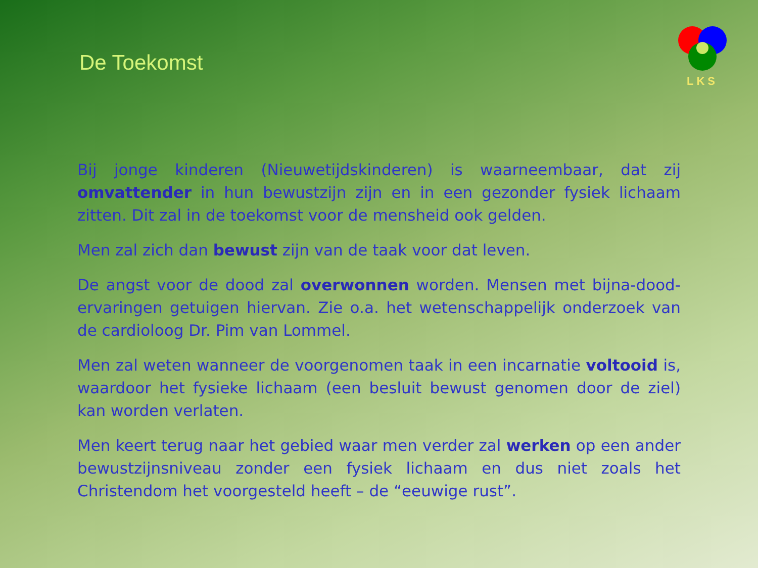De Toekomst
LKS
Bij jonge kinderen (Nieuwetijdskinderen) is waarneembaar, dat zij omvattender in hun bewustzijn zijn en in een gezonder fysiek lichaam zitten. Dit zal in de toekomst voor de mensheid ook gelden.
Men zal zich dan bewust zijn van de taak voor dat leven.
De angst voor de dood zal overwonnen worden. Mensen met bijna-dood-ervaringen getuigen hiervan. Zie o.a. het wetenschappelijk onderzoek van de cardioloog Dr. Pim van Lommel.
Men zal weten wanneer de voorgenomen taak in een incarnatie voltooid is, waardoor het fysieke lichaam (een besluit bewust genomen door de ziel) kan worden verlaten.
Men keert terug naar het gebied waar men verder zal werken op een ander bewustzijnsniveau zonder een fysiek lichaam en dus niet zoals het Christendom het voorgesteld heeft – de “eeuwige rust”.